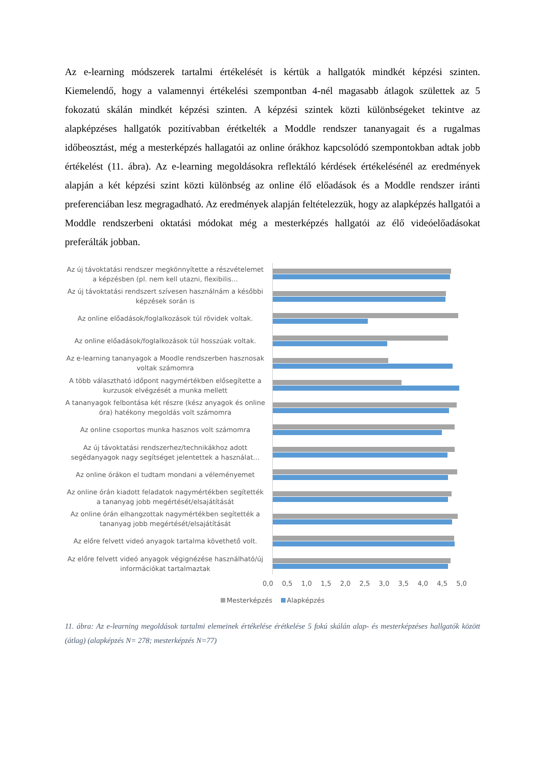Az e-learning módszerek tartalmi értékelését is kértük a hallgatók mindkét képzési szinten. Kiemelendő, hogy a valamennyi értékelési szempontban 4-nél magasabb átlagok születtek az 5 fokozatú skálán mindkét képzési szinten. A képzési szintek közti különbségeket tekintve az alapképzéses hallgatók pozitívabban érétkelték a Moddle rendszer tananyagait és a rugalmas időbeosztást, még a mesterképzés hallagatói az online órákhoz kapcsolódó szempontokban adtak jobb értékelést (11. ábra). Az e-learning megoldásokra reflektáló kérdések értékelésénél az eredmények alapján a két képzési szint közti különbség az online élő előadások és a Moddle rendszer iránti preferenciában lesz megragadható. Az eredmények alapján feltételezzük, hogy az alapképzés hallgatói a Moddle rendszerbeni oktatási módokat még a mesterképzés hallgatói az élő videóelőadásokat preferálták jobban.
Az új távoktatási rendszer megkönnyítette a részvételemet a képzésben (pl. nem kell utazni, flexibilis…
Az új távoktatási rendszert szívesen használnám a későbbi képzések során is
Az online előadások/foglalkozások túl rövidek voltak.
Az online előadások/foglalkozások túl hosszúak voltak.
Az e-learning tananyagok a Moodle rendszerben hasznosak voltak számomra
A több választható időpont nagymértékben elősegítette a kurzusok elvégzését a munka mellett
A tananyagok felbontása két részre (kész anyagok és online óra) hatékony megoldás volt számomra
Az online csoportos munka hasznos volt számomra
Az új távoktatási rendszerhez/technikákhoz adott segédanyagok nagy segítséget jelentettek a használat…
Az online órákon el tudtam mondani a véleményemet
Az online órán kiadott feladatok nagymértékben segítették a tananyag jobb megértését/elsajátítását
Az online órán elhangzottak nagymértékben segítették a tananyag jobb megértését/elsajátítását
Az előre felvett videó anyagok tartalma követhető volt.
Az előre felvett videó anyagok végignézése használható/új információkat tartalmaztak
0,0 0,5 1,0 1,5 2,0 2,5 3,0 3,5 4,0 4,5 5,0
Mesterképzés Alapképzés
11. ábra: Az e-learning megoldások tartalmi elemeinek értékelése érétkelése 5 fokú skálán alap- és mesterképzéses hallgatók között (átlag) (alapképzés N= 278; mesterképzés N=77)